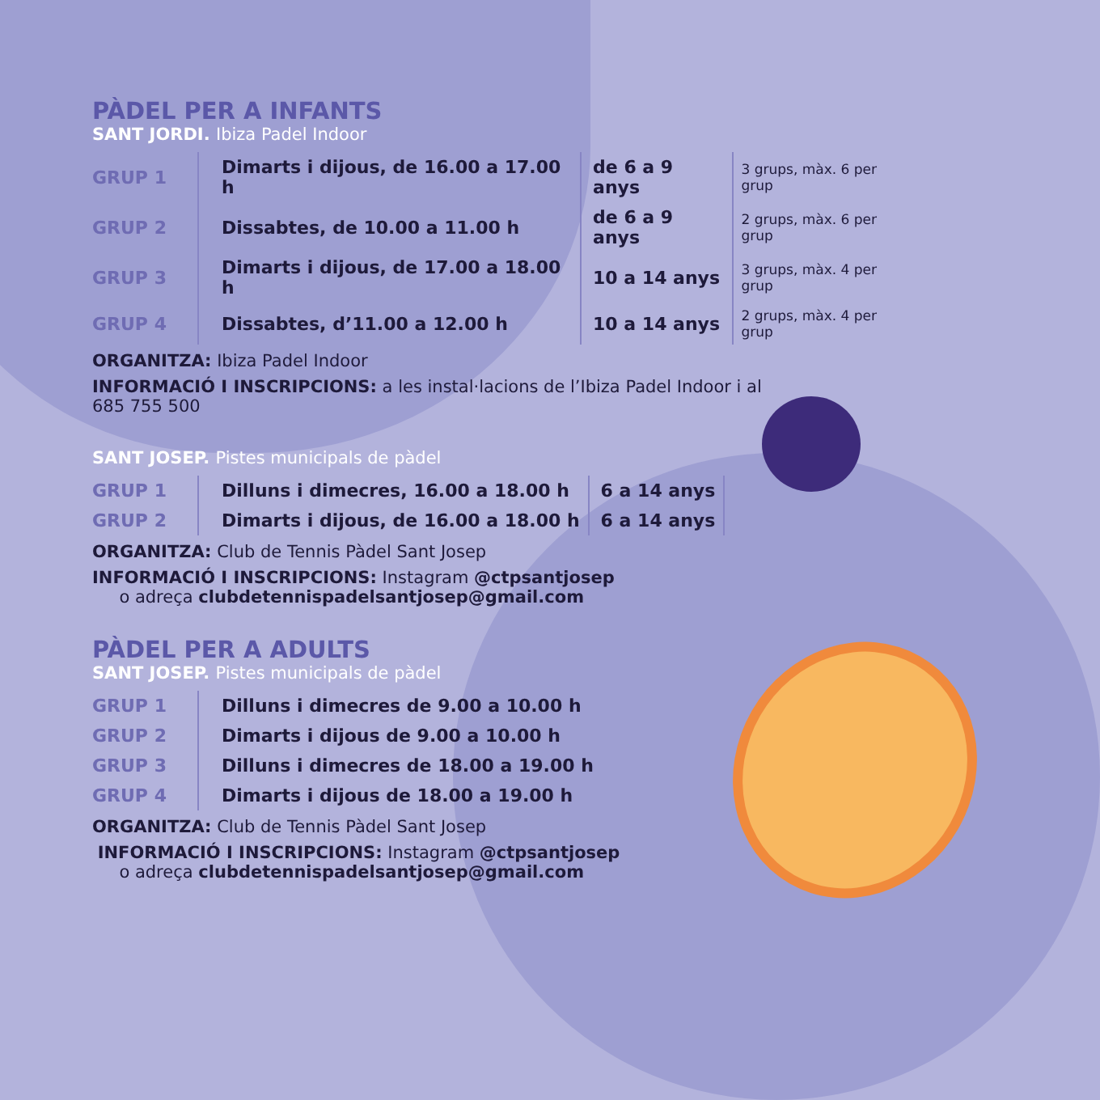PÀDEL PER A INFANTS
SANT JORDI. Ibiza Padel Indoor
| GRUP 1 | Dimarts i dijous, de 16.00 a 17.00 h | de 6 a 9 anys | 3 grups, màx. 6 per grup |
| GRUP 2 | Dissabtes, de 10.00 a 11.00 h | de 6 a 9 anys | 2 grups, màx. 6 per grup |
| GRUP 3 | Dimarts i dijous, de 17.00 a 18.00 h | 10 a 14 anys | 3 grups, màx. 4 per grup |
| GRUP 4 | Dissabtes, d’11.00 a 12.00 h | 10 a 14 anys | 2 grups, màx. 4 per grup |
ORGANITZA: Ibiza Padel Indoor
INFORMACIÓ I INSCRIPCIONS: a les instal·lacions de l’Ibiza Padel Indoor i al 685 755 500
SANT JOSEP. Pistes municipals de pàdel
| GRUP 1 | Dilluns i dimecres, 16.00 a 18.00 h | 6 a 14 anys |
| GRUP 2 | Dimarts i dijous, de 16.00 a 18.00 h | 6 a 14 anys |
ORGANITZA: Club de Tennis Pàdel Sant Josep
INFORMACIÓ I INSCRIPCIONS: Instagram @ctpsantjosep
o adreça clubdetennispadelsantjosep@gmail.com
PÀDEL PER A ADULTS
SANT JOSEP. Pistes municipals de pàdel
| GRUP 1 | Dilluns i dimecres de 9.00 a 10.00 h |
| GRUP 2 | Dimarts i dijous de 9.00 a 10.00 h |
| GRUP 3 | Dilluns i dimecres de 18.00 a 19.00 h |
| GRUP 4 | Dimarts i dijous de 18.00 a 19.00 h |
ORGANITZA: Club de Tennis Pàdel Sant Josep
INFORMACIÓ I INSCRIPCIONS: Instagram @ctpsantjosep
o adreça clubdetennispadelsantjosep@gmail.com